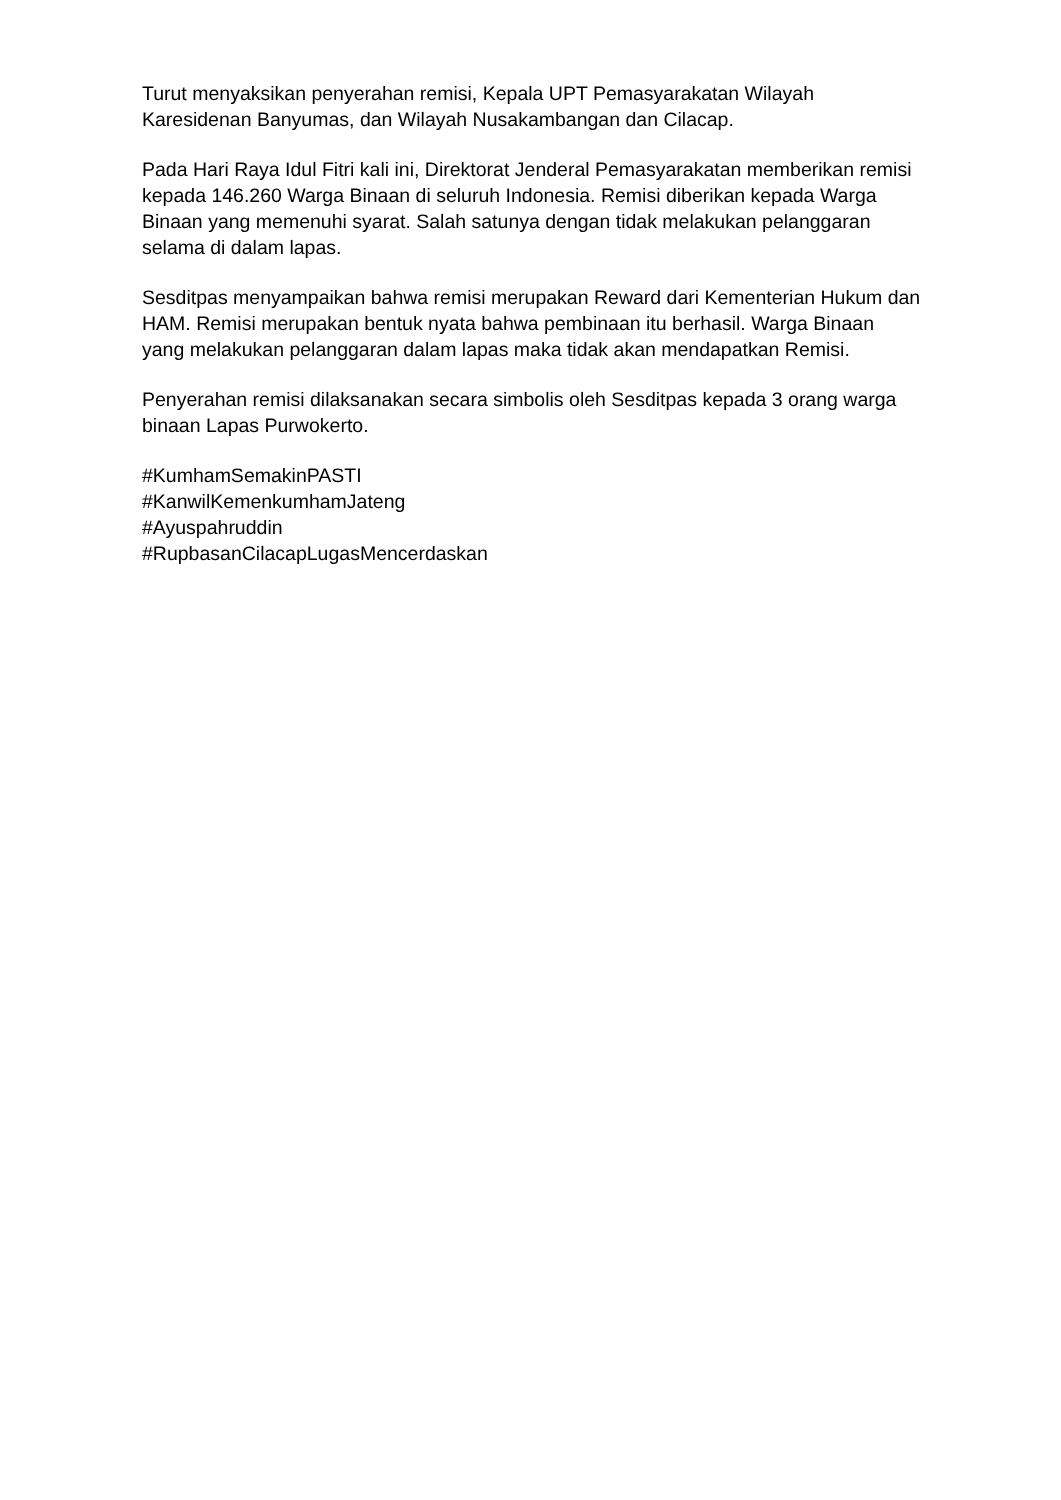Turut menyaksikan penyerahan remisi, Kepala UPT Pemasyarakatan Wilayah Karesidenan Banyumas, dan Wilayah Nusakambangan dan Cilacap.
Pada Hari Raya Idul Fitri kali ini, Direktorat Jenderal Pemasyarakatan memberikan remisi kepada 146.260 Warga Binaan di seluruh Indonesia. Remisi diberikan kepada Warga Binaan yang memenuhi syarat. Salah satunya dengan tidak melakukan pelanggaran selama di dalam lapas.
Sesditpas menyampaikan bahwa remisi merupakan Reward dari Kementerian Hukum dan HAM. Remisi merupakan bentuk nyata bahwa pembinaan itu berhasil. Warga Binaan yang melakukan pelanggaran dalam lapas maka tidak akan mendapatkan Remisi.
Penyerahan remisi dilaksanakan secara simbolis oleh Sesditpas kepada 3 orang warga binaan Lapas Purwokerto.
#KumhamSemakinPASTI
#KanwilKemenkumhamJateng
#Ayuspahruddin
#RupbasanCilacapLugasMencerdaskan